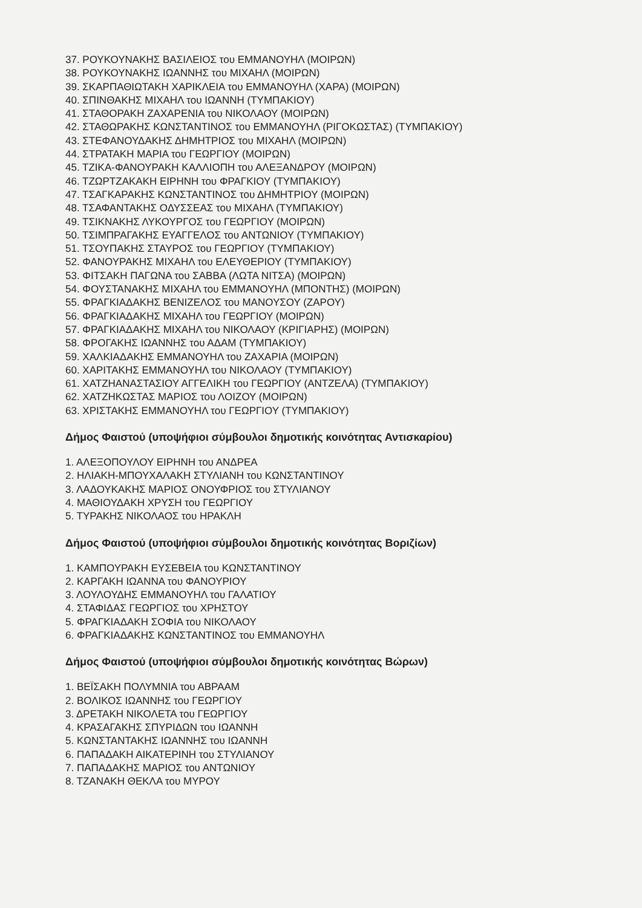37. ΡΟΥΚΟΥΝΑΚΗΣ ΒΑΣΙΛΕΙΟΣ του ΕΜΜΑΝΟΥΗΛ (ΜΟΙΡΩΝ)
38. ΡΟΥΚΟΥΝΑΚΗΣ ΙΩΑΝΝΗΣ του ΜΙΧΑΗΛ (ΜΟΙΡΩΝ)
39. ΣΚΑΡΠΑΘΙΩΤΑΚΗ ΧΑΡΙΚΛΕΙΑ του ΕΜΜΑΝΟΥΗΛ (ΧΑΡΑ) (ΜΟΙΡΩΝ)
40. ΣΠΙΝΘΑΚΗΣ ΜΙΧΑΗΛ του ΙΩΑΝΝΗ (ΤΥΜΠΑΚΙΟΥ)
41. ΣΤΑΘΟΡΑΚΗ ΖΑΧΑΡΕΝΙΑ του ΝΙΚΟΛΑΟΥ (ΜΟΙΡΩΝ)
42. ΣΤΑΘΩΡΑΚΗΣ ΚΩΝΣΤΑΝΤΙΝΟΣ του ΕΜΜΑΝΟΥΗΛ (ΡΙΓΟΚΩΣΤΑΣ) (ΤΥΜΠΑΚΙΟΥ)
43. ΣΤΕΦΑΝΟΥΔΑΚΗΣ ΔΗΜΗΤΡΙΟΣ του ΜΙΧΑΗΛ (ΜΟΙΡΩΝ)
44. ΣΤΡΑΤΑΚΗ ΜΑΡΙΑ του ΓΕΩΡΓΙΟΥ (ΜΟΙΡΩΝ)
45. ΤΖΙΚΑ-ΦΑΝΟΥΡΑΚΗ ΚΑΛΛΙΟΠΗ του ΑΛΕΞΑΝΔΡΟΥ (ΜΟΙΡΩΝ)
46. ΤΖΩΡΤΖΑΚΑΚΗ ΕΙΡΗΝΗ του ΦΡΑΓΚΙΟΥ (ΤΥΜΠΑΚΙΟΥ)
47. ΤΣΑΓΚΑΡΑΚΗΣ ΚΩΝΣΤΑΝΤΙΝΟΣ του ΔΗΜΗΤΡΙΟΥ (ΜΟΙΡΩΝ)
48. ΤΣΑΦΑΝΤΑΚΗΣ ΟΔΥΣΣΕΑΣ του ΜΙΧΑΗΛ (ΤΥΜΠΑΚΙΟΥ)
49. ΤΣΙΚΝΑΚΗΣ ΛΥΚΟΥΡΓΟΣ του ΓΕΩΡΓΙΟΥ (ΜΟΙΡΩΝ)
50. ΤΣΙΜΠΡΑΓΑΚΗΣ ΕΥΑΓΓΕΛΟΣ του ΑΝΤΩΝΙΟΥ (ΤΥΜΠΑΚΙΟΥ)
51. ΤΣΟΥΠΑΚΗΣ ΣΤΑΥΡΟΣ του ΓΕΩΡΓΙΟΥ (ΤΥΜΠΑΚΙΟΥ)
52. ΦΑΝΟΥΡΑΚΗΣ ΜΙΧΑΗΛ του ΕΛΕΥΘΕΡΙΟΥ (ΤΥΜΠΑΚΙΟΥ)
53. ΦΙΤΣΑΚΗ ΠΑΓΩΝΑ του ΣΑΒΒΑ (ΛΩΤΑ ΝΙΤΣΑ) (ΜΟΙΡΩΝ)
54. ΦΟΥΣΤΑΝΑΚΗΣ ΜΙΧΑΗΛ του ΕΜΜΑΝΟΥΗΛ (ΜΠΟΝΤΗΣ) (ΜΟΙΡΩΝ)
55. ΦΡΑΓΚΙΑΔΑΚΗΣ ΒΕΝΙΖΕΛΟΣ του ΜΑΝΟΥΣΟΥ (ΖΑΡΟΥ)
56. ΦΡΑΓΚΙΑΔΑΚΗΣ ΜΙΧΑΗΛ του ΓΕΩΡΓΙΟΥ (ΜΟΙΡΩΝ)
57. ΦΡΑΓΚΙΑΔΑΚΗΣ ΜΙΧΑΗΛ του ΝΙΚΟΛΑΟΥ (ΚΡΙΓΙΑΡΗΣ) (ΜΟΙΡΩΝ)
58. ΦΡΟΓΑΚΗΣ ΙΩΑΝΝΗΣ του ΑΔΑΜ (ΤΥΜΠΑΚΙΟΥ)
59. ΧΑΛΚΙΑΔΑΚΗΣ ΕΜΜΑΝΟΥΗΛ του ΖΑΧΑΡΙΑ (ΜΟΙΡΩΝ)
60. ΧΑΡΙΤΑΚΗΣ ΕΜΜΑΝΟΥΗΛ του ΝΙΚΟΛΑΟΥ (ΤΥΜΠΑΚΙΟΥ)
61. ΧΑΤΖΗΑΝΑΣΤΑΣΙΟΥ ΑΓΓΕΛΙΚΗ του ΓΕΩΡΓΙΟΥ (ΑΝΤΖΕΛΑ) (ΤΥΜΠΑΚΙΟΥ)
62. ΧΑΤΖΗΚΩΣΤΑΣ ΜΑΡΙΟΣ του ΛΟΙΖΟΥ (ΜΟΙΡΩΝ)
63. ΧΡΙΣΤΑΚΗΣ ΕΜΜΑΝΟΥΗΛ του ΓΕΩΡΓΙΟΥ (ΤΥΜΠΑΚΙΟΥ)
Δήμος Φαιστού (υποψήφιοι σύμβουλοι δημοτικής κοινότητας Αντισκαρίου)
1. ΑΛΕΞΟΠΟΥΛΟΥ ΕΙΡΗΝΗ του ΑΝΔΡΕΑ
2. ΗΛΙΑΚΗ-ΜΠΟΥΧΑΛΑΚΗ ΣΤΥΛΙΑΝΗ του ΚΩΝΣΤΑΝΤΙΝΟΥ
3. ΛΑΔΟΥΚΑΚΗΣ ΜΑΡΙΟΣ ΟΝΟΥΦΡΙΟΣ του ΣΤΥΛΙΑΝΟΥ
4. ΜΑΘΙΟΥΔΑΚΗ ΧΡΥΣΗ του ΓΕΩΡΓΙΟΥ
5. ΤΥΡΑΚΗΣ ΝΙΚΟΛΑΟΣ του ΗΡΑΚΛΗ
Δήμος Φαιστού (υποψήφιοι σύμβουλοι δημοτικής κοινότητας Βοριζίων)
1. ΚΑΜΠΟΥΡΑΚΗ ΕΥΣΕΒΕΙΑ του ΚΩΝΣΤΑΝΤΙΝΟΥ
2. ΚΑΡΓΑΚΗ ΙΩΑΝΝΑ του ΦΑΝΟΥΡΙΟΥ
3. ΛΟΥΛΟΥΔΗΣ ΕΜΜΑΝΟΥΗΛ του ΓΑΛΑΤΙΟΥ
4. ΣΤΑΦΙΔΑΣ ΓΕΩΡΓΙΟΣ του ΧΡΗΣΤΟΥ
5. ΦΡΑΓΚΙΑΔΑΚΗ ΣΟΦΙΑ του ΝΙΚΟΛΑΟΥ
6. ΦΡΑΓΚΙΑΔΑΚΗΣ ΚΩΝΣΤΑΝΤΙΝΟΣ του ΕΜΜΑΝΟΥΗΛ
Δήμος Φαιστού (υποψήφιοι σύμβουλοι δημοτικής κοινότητας Βώρων)
1. ΒΕΪΣΑΚΗ ΠΟΛΥΜΝΙΑ του ΑΒΡΑΑΜ
2. ΒΟΛΙΚΟΣ ΙΩΑΝΝΗΣ του ΓΕΩΡΓΙΟΥ
3. ΔΡΕΤΑΚΗ ΝΙΚΟΛΕΤΑ του ΓΕΩΡΓΙΟΥ
4. ΚΡΑΣΑΓΑΚΗΣ ΣΠΥΡΙΔΩΝ του ΙΩΑΝΝΗ
5. ΚΩΝΣΤΑΝΤΑΚΗΣ ΙΩΑΝΝΗΣ του ΙΩΑΝΝΗ
6. ΠΑΠΑΔΑΚΗ ΑΙΚΑΤΕΡΙΝΗ του ΣΤΥΛΙΑΝΟΥ
7. ΠΑΠΑΔΑΚΗΣ ΜΑΡΙΟΣ του ΑΝΤΩΝΙΟΥ
8. ΤΖΑΝΑΚΗ ΘΕΚΛΑ του ΜΥΡΟΥ